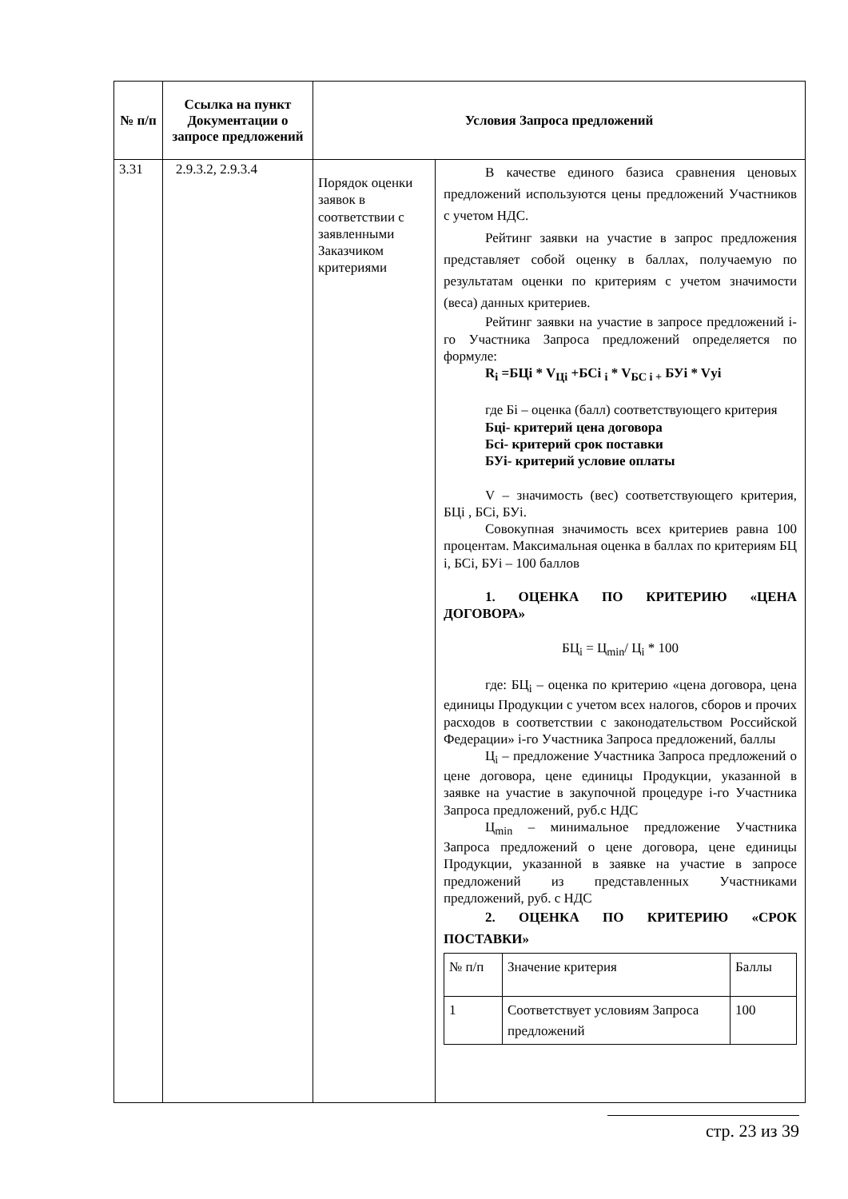| № п/п | Ссылка на пункт Документации о запросе предложений | Условия Запроса предложений | |
| --- | --- | --- | --- |
| 3.31 | 2.9.3.2, 2.9.3.4 | Порядок оценки заявок в соответствии с заявленными Заказчиком критериями | В качестве единого базиса сравнения ценовых предложений используются цены предложений Участников с учетом НДС. Рейтинг заявки на участие в запрос предложения представляет собой оценку в баллах, получаемую по результатам оценки по критериям с учетом значимости (веса) данных критериев. Рейтинг заявки на участие в запросе предложений i-го Участника Запроса предложений определяется по формуле: R<sub>i</sub> =БЦi * V<sub>Цi</sub> +БСi <sub>i</sub> * V<sub>БС i +</sub> БУi * Vуi где Бi – оценка (балл) соответствующего критерия Бцi- критерий цена договора Бсi- критерий срок поставки БУi- критерий условие оплаты V – значимость (вес) соответствующего критерия, БЦi , БСi, БУi. Совокупная значимость всех критериев равна 100 процентам. Максимальная оценка в баллах по критериям БЦ i, БСi, БУi – 100 баллов 1. ОЦЕНКА ПО КРИТЕРИЮ «ЦЕНА ДОГОВОРА» БЦ<sub>i</sub> = Ц<sub>min</sub>/ Ц<sub>i</sub> * 100 где: БЦ<sub>i</sub> – оценка по критерию «цена договора, цена единицы Продукции с учетом всех налогов, сборов и прочих расходов в соответствии с законодательством Российской Федерации» i-го Участника Запроса предложений, баллы Ц<sub>i</sub> – предложение Участника Запроса предложений о цене договора, цене единицы Продукции, указанной в заявке на участие в закупочной процедуре i-го Участника Запроса предложений, руб.с НДС Ц<sub>min</sub> – минимальное предложение Участника Запроса предложений о цене договора, цене единицы Продукции, указанной в заявке на участие в запросе предложений из представленных Участниками предложений, руб. с НДС 2. ОЦЕНКА ПО КРИТЕРИЮ «СРОК ПОСТАВКИ» / № п/п / Значение критерия / Баллы / / 1 / Соответствует условиям Запроса предложений / 100 / |
стр. 23 из 39